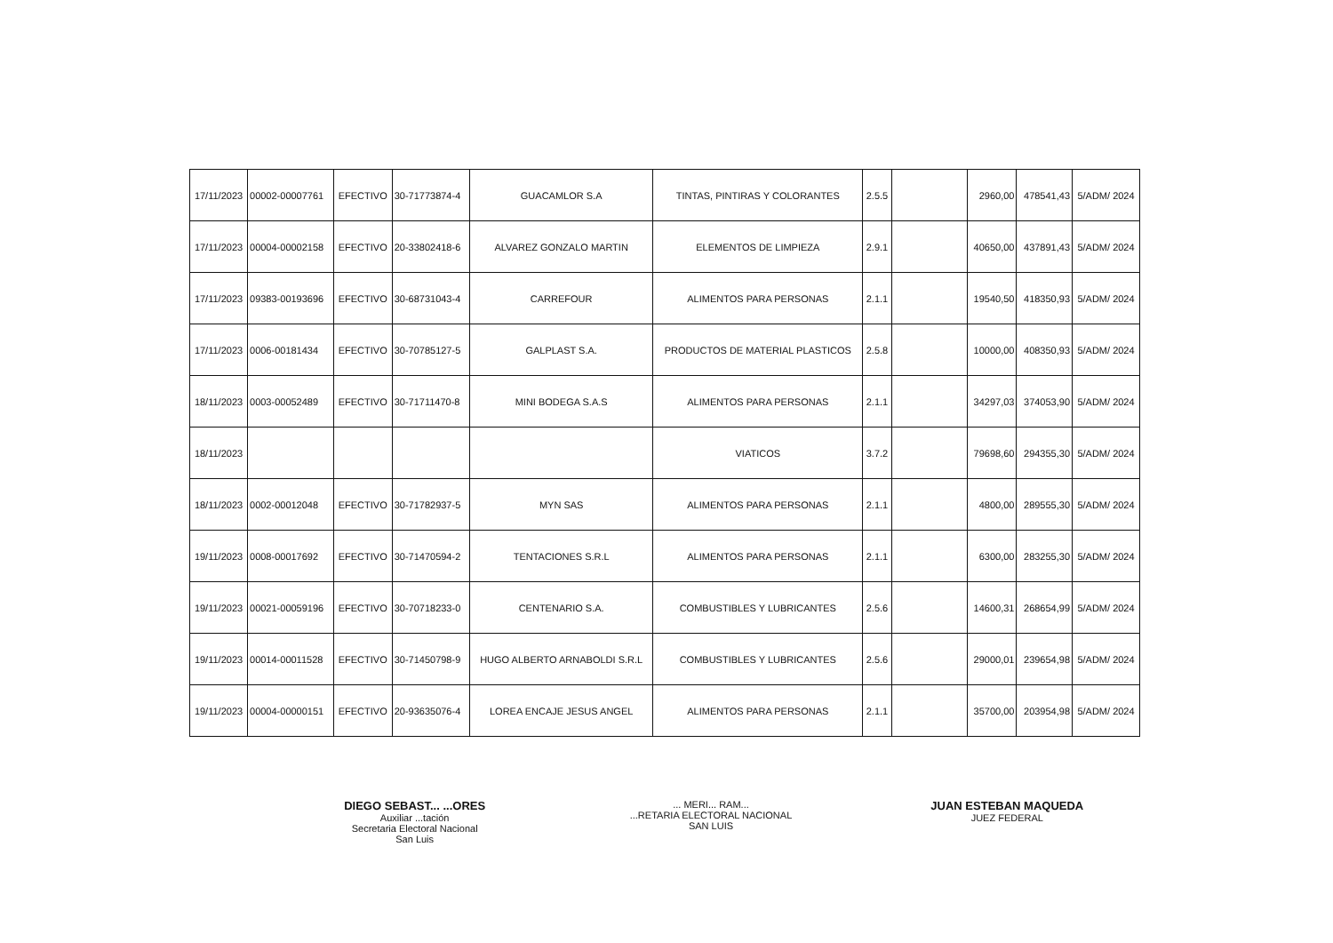| 17/11/2023 | 00002-00007761 | EFECTIVO | 30-71773874-4 | GUACAMLOR S.A | TINTAS, PINTIRAS Y COLORANTES | 2.5.5 | | 2960,00 | 478541,43 | 5/ADM/ 2024 |
| 17/11/2023 | 00004-00002158 | EFECTIVO | 20-33802418-6 | ALVAREZ GONZALO MARTIN | ELEMENTOS DE LIMPIEZA | 2.9.1 | | 40650,00 | 437891,43 | 5/ADM/ 2024 |
| 17/11/2023 | 09383-00193696 | EFECTIVO | 30-68731043-4 | CARREFOUR | ALIMENTOS PARA PERSONAS | 2.1.1 | | 19540,50 | 418350,93 | 5/ADM/ 2024 |
| 17/11/2023 | 0006-00181434 | EFECTIVO | 30-70785127-5 | GALPLAST S.A. | PRODUCTOS DE MATERIAL PLASTICOS | 2.5.8 | | 10000,00 | 408350,93 | 5/ADM/ 2024 |
| 18/11/2023 | 0003-00052489 | EFECTIVO | 30-71711470-8 | MINI BODEGA S.A.S | ALIMENTOS PARA PERSONAS | 2.1.1 | | 34297,03 | 374053,90 | 5/ADM/ 2024 |
| 18/11/2023 | | | | | VIATICOS | 3.7.2 | | 79698,60 | 294355,30 | 5/ADM/ 2024 |
| 18/11/2023 | 0002-00012048 | EFECTIVO | 30-71782937-5 | MYN SAS | ALIMENTOS PARA PERSONAS | 2.1.1 | | 4800,00 | 289555,30 | 5/ADM/ 2024 |
| 19/11/2023 | 0008-00017692 | EFECTIVO | 30-71470594-2 | TENTACIONES S.R.L | ALIMENTOS PARA PERSONAS | 2.1.1 | | 6300,00 | 283255,30 | 5/ADM/ 2024 |
| 19/11/2023 | 00021-00059196 | EFECTIVO | 30-70718233-0 | CENTENARIO S.A. | COMBUSTIBLES Y LUBRICANTES | 2.5.6 | | 14600,31 | 268654,99 | 5/ADM/ 2024 |
| 19/11/2023 | 00014-00011528 | EFECTIVO | 30-71450798-9 | HUGO ALBERTO ARNABOLDI S.R.L | COMBUSTIBLES Y LUBRICANTES | 2.5.6 | | 29000,01 | 239654,98 | 5/ADM/ 2024 |
| 19/11/2023 | 00004-00000151 | EFECTIVO | 20-93635076-4 | LOREA ENCAJE JESUS ANGEL | ALIMENTOS PARA PERSONAS | 2.1.1 | | 35700,00 | 203954,98 | 5/ADM/ 2024 |
DIEGO SEBAST... ...ORES
Auxiliar ...tación
Secretaria Electoral Nacional
San Luis
... MERI... RAM...
...RETARIA ELECTORAL NACIONAL
SAN LUIS
JUAN ESTEBAN MAQUEDA
JUEZ FEDERAL